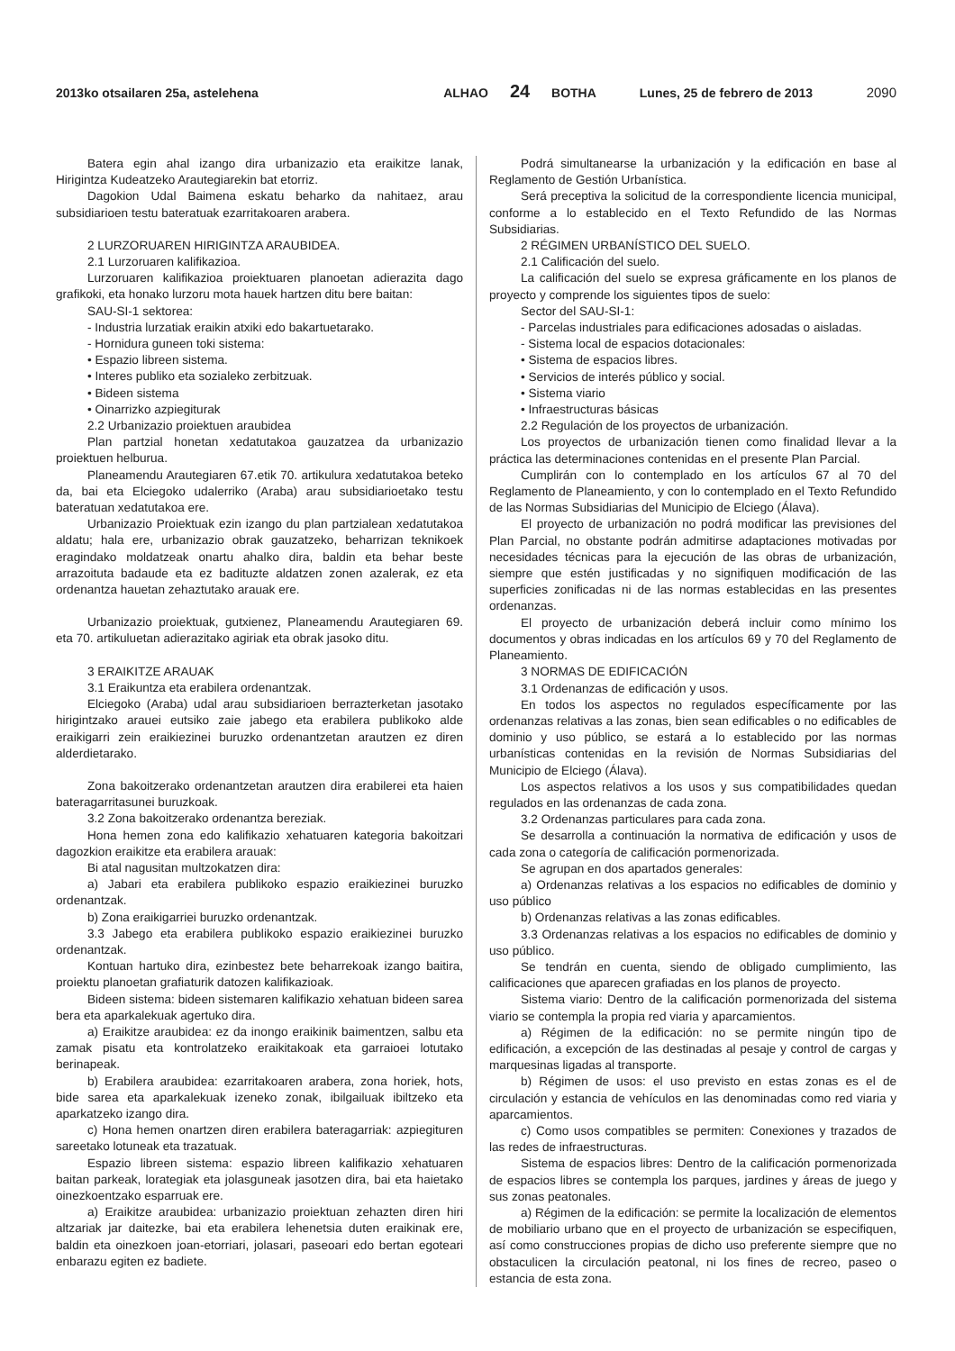2013ko otsailaren 25a, astelehena ALHAO 24 BOTHA Lunes, 25 de febrero de 2013 2090
Batera egin ahal izango dira urbanizazio eta eraikitze lanak, Hirigintza Kudeatzeko Arautegiarekin bat etorriz.
Dagokion Udal Baimena eskatu beharko da nahitaez, arau subsidiarioen testu bateratuak ezarritakoaren arabera.
2 LURZORUAREN HIRIGINTZA ARAUBIDEA.
2.1 Lurzoruaren kalifikazioa.
Lurzoruaren kalifikazioa proiektuaren planoetan adierazita dago grafikoki, eta honako lurzoru mota hauek hartzen ditu bere baitan:
SAU-SI-1 sektorea:
- Industria lurzatiak eraikin atxiki edo bakartuetarako.
- Hornidura guneen toki sistema:
• Espazio libreen sistema.
• Interes publiko eta sozialeko zerbitzuak.
• Bideen sistema
• Oinarrizko azpiegiturak
2.2 Urbanizazio proiektuen araubidea
Plan partzial honetan xedatutakoa gauzatzea da urbanizazio proiektuen helburua.
Planeamendu Arautegiaren 67.etik 70. artikulura xedatutakoa beteko da, bai eta Elciegoko udalerriko (Araba) arau subsidiarioetako testu bateratuan xedatutakoa ere.
Urbanizazio Proiektuak ezin izango du plan partzialean xedatutakoa aldatu; hala ere, urbanizazio obrak gauzatzeko, beharrizan teknikoek eragindako moldatzeak onartu ahalko dira, baldin eta behar beste arrazoituta badaude eta ez badituzte aldatzen zonen azalerak, ez eta ordenantza hauetan zehaztutako arauak ere.
Urbanizazio proiektuak, gutxienez, Planeamendu Arautegiaren 69. eta 70. artikuluetan adierazitako agiriak eta obrak jasoko ditu.
3 ERAIKITZE ARAUAK
3.1 Eraikuntza eta erabilera ordenantzak.
Elciegoko (Araba) udal arau subsidiarioen berrazterketan jasotako hirigintzako arauei eutsiko zaie jabego eta erabilera publikoko alde eraikigarri zein eraikiezinei buruzko ordenantzetan arautzen ez diren alderdietarako.
Zona bakoitzerako ordenantzetan arautzen dira erabilerei eta haien bateragarritasunei buruzkoak.
3.2 Zona bakoitzerako ordenantza bereziak.
Hona hemen zona edo kalifikazio xehatuaren kategoria bakoitzari dagozkion eraikitze eta erabilera arauak:
Bi atal nagusitan multzokatzen dira:
a) Jabari eta erabilera publikoko espazio eraikiezinei buruzko ordenantzak.
b) Zona eraikigarriei buruzko ordenantzak.
3.3 Jabego eta erabilera publikoko espazio eraikiezinei buruzko ordenantzak.
Kontuan hartuko dira, ezinbestez bete beharrekoak izango baitira, proiektu planoetan grafiaturik datozen kalifikazioak.
Bideen sistema: bideen sistemaren kalifikazio xehatuan bideen sarea bera eta aparkalekuak agertuko dira.
a) Eraikitze araubidea: ez da inongo eraikinik baimentzen, salbu eta zamak pisatu eta kontrolatzeko eraikitakoak eta garraioei lotutako berinapeak.
b) Erabilera araubidea: ezarritakoaren arabera, zona horiek, hots, bide sarea eta aparkalekuak izeneko zonak, ibilgailuak ibiltzeko eta aparkatzeko izango dira.
c) Hona hemen onartzen diren erabilera bateragarriak: azpiegituren sareetako lotuneak eta trazatuak.
Espazio libreen sistema: espazio libreen kalifikazio xehatuaren baitan parkeak, lorategiak eta jolasguneak jasotzen dira, bai eta haietako oinezkoentzako esparruak ere.
a) Eraikitze araubidea: urbanizazio proiektuan zehazten diren hiri altzariak jar daitezke, bai eta erabilera lehenetsia duten eraikinak ere, baldin eta oinezkoen joan-etorriari, jolasari, paseoari edo bertan egoteari enbarazu egiten ez badiete.
Podrá simultanearse la urbanización y la edificación en base al Reglamento de Gestión Urbanística.
Será preceptiva la solicitud de la correspondiente licencia municipal, conforme a lo establecido en el Texto Refundido de las Normas Subsidiarias.
2 RÉGIMEN URBANÍSTICO DEL SUELO.
2.1 Calificación del suelo.
La calificación del suelo se expresa gráficamente en los planos de proyecto y comprende los siguientes tipos de suelo:
Sector del SAU-SI-1:
- Parcelas industriales para edificaciones adosadas o aisladas.
- Sistema local de espacios dotacionales:
• Sistema de espacios libres.
• Servicios de interés público y social.
• Sistema viario
• Infraestructuras básicas
2.2 Regulación de los proyectos de urbanización.
Los proyectos de urbanización tienen como finalidad llevar a la práctica las determinaciones contenidas en el presente Plan Parcial.
Cumplirán con lo contemplado en los artículos 67 al 70 del Reglamento de Planeamiento, y con lo contemplado en el Texto Refundido de las Normas Subsidiarias del Municipio de Elciego (Álava).
El proyecto de urbanización no podrá modificar las previsiones del Plan Parcial, no obstante podrán admitirse adaptaciones motivadas por necesidades técnicas para la ejecución de las obras de urbanización, siempre que estén justificadas y no signifiquen modificación de las superficies zonificadas ni de las normas establecidas en las presentes ordenanzas.
El proyecto de urbanización deberá incluir como mínimo los documentos y obras indicadas en los artículos 69 y 70 del Reglamento de Planeamiento.
3 NORMAS DE EDIFICACIÓN
3.1 Ordenanzas de edificación y usos.
En todos los aspectos no regulados específicamente por las ordenanzas relativas a las zonas, bien sean edificables o no edificables de dominio y uso público, se estará a lo establecido por las normas urbanísticas contenidas en la revisión de Normas Subsidiarias del Municipio de Elciego (Álava).
Los aspectos relativos a los usos y sus compatibilidades quedan regulados en las ordenanzas de cada zona.
3.2 Ordenanzas particulares para cada zona.
Se desarrolla a continuación la normativa de edificación y usos de cada zona o categoría de calificación pormenorizada.
Se agrupan en dos apartados generales:
a) Ordenanzas relativas a los espacios no edificables de dominio y uso público
b) Ordenanzas relativas a las zonas edificables.
3.3 Ordenanzas relativas a los espacios no edificables de dominio y uso público.
Se tendrán en cuenta, siendo de obligado cumplimiento, las calificaciones que aparecen grafiadas en los planos de proyecto.
Sistema viario: Dentro de la calificación pormenorizada del sistema viario se contempla la propia red viaria y aparcamientos.
a) Régimen de la edificación: no se permite ningún tipo de edificación, a excepción de las destinadas al pesaje y control de cargas y marquesinas ligadas al transporte.
b) Régimen de usos: el uso previsto en estas zonas es el de circulación y estancia de vehículos en las denominadas como red viaria y aparcamientos.
c) Como usos compatibles se permiten: Conexiones y trazados de las redes de infraestructuras.
Sistema de espacios libres: Dentro de la calificación pormenorizada de espacios libres se contempla los parques, jardines y áreas de juego y sus zonas peatonales.
a) Régimen de la edificación: se permite la localización de elementos de mobiliario urbano que en el proyecto de urbanización se especifiquen, así como construcciones propias de dicho uso preferente siempre que no obstaculicen la circulación peatonal, ni los fines de recreo, paseo o estancia de esta zona.